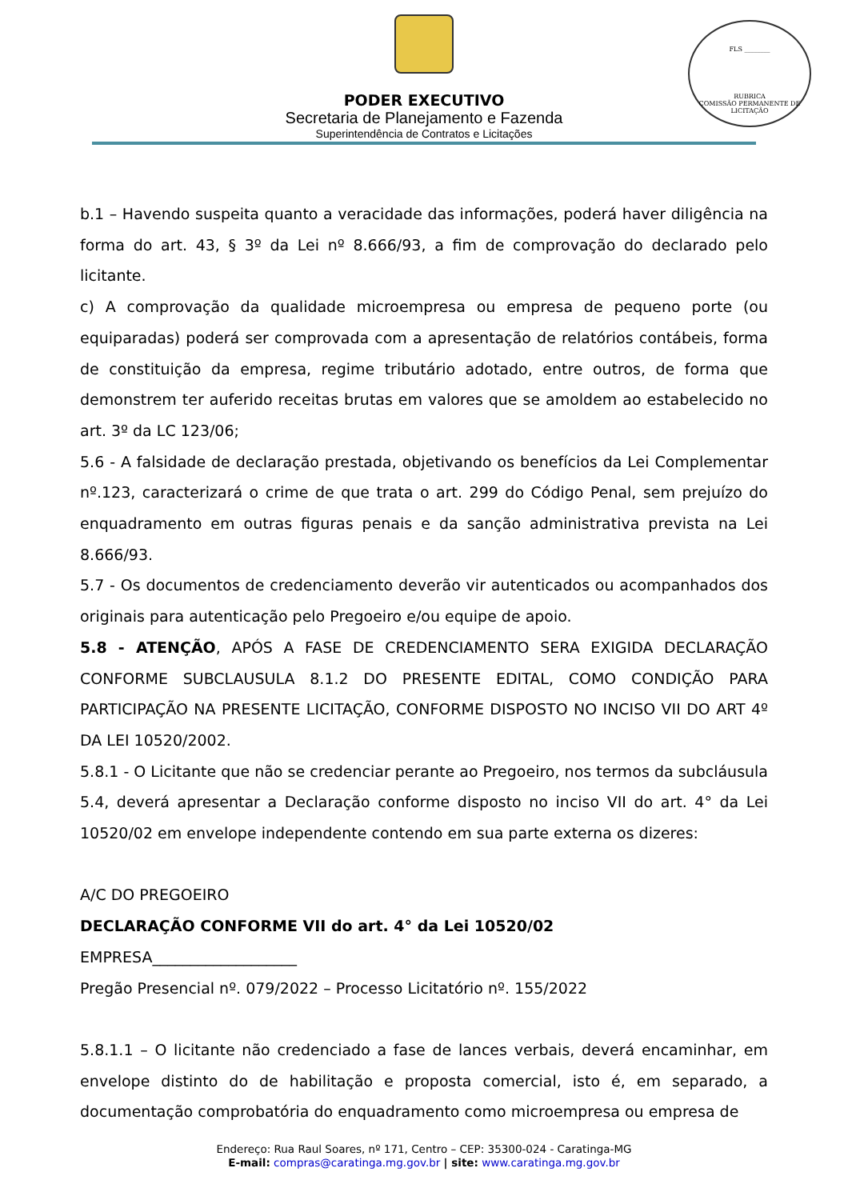PODER EXECUTIVO
Secretaria de Planejamento e Fazenda
Superintendência de Contratos e Licitações
FLS ________
RUBRICA
COMISSÃO PERMANENTE DE LICITAÇÃO
b.1 – Havendo suspeita quanto a veracidade das informações, poderá haver diligência na forma do art. 43, § 3º da Lei nº 8.666/93, a fim de comprovação do declarado pelo licitante.
c) A comprovação da qualidade microempresa ou empresa de pequeno porte (ou equiparadas) poderá ser comprovada com a apresentação de relatórios contábeis, forma de constituição da empresa, regime tributário adotado, entre outros, de forma que demonstrem ter auferido receitas brutas em valores que se amoldem ao estabelecido no art. 3º da LC 123/06;
5.6 - A falsidade de declaração prestada, objetivando os benefícios da Lei Complementar nº.123, caracterizará o crime de que trata o art. 299 do Código Penal, sem prejuízo do enquadramento em outras figuras penais e da sanção administrativa prevista na Lei 8.666/93.
5.7 - Os documentos de credenciamento deverão vir autenticados ou acompanhados dos originais para autenticação pelo Pregoeiro e/ou equipe de apoio.
5.8 - ATENÇÃO, APÓS A FASE DE CREDENCIAMENTO SERA EXIGIDA DECLARAÇÃO CONFORME SUBCLAUSULA 8.1.2 DO PRESENTE EDITAL, COMO CONDIÇÃO PARA PARTICIPAÇÃO NA PRESENTE LICITAÇÃO, CONFORME DISPOSTO NO INCISO VII DO ART 4º DA LEI 10520/2002.
5.8.1 - O Licitante que não se credenciar perante ao Pregoeiro, nos termos da subcláusula 5.4, deverá apresentar a Declaração conforme disposto no inciso VII do art. 4° da Lei 10520/02 em envelope independente contendo em sua parte externa os dizeres:
A/C DO PREGOEIRO
DECLARAÇÃO CONFORME VII do art. 4° da Lei 10520/02
EMPRESA___________________
Pregão Presencial nº. 079/2022 – Processo Licitatório nº. 155/2022
5.8.1.1 – O licitante não credenciado a fase de lances verbais, deverá encaminhar, em envelope distinto do de habilitação e proposta comercial, isto é, em separado, a documentação comprobatória do enquadramento como microempresa ou empresa de
Endereço: Rua Raul Soares, nº 171, Centro – CEP: 35300-024 - Caratinga-MG
E-mail: compras@caratinga.mg.gov.br | site: www.caratinga.mg.gov.br